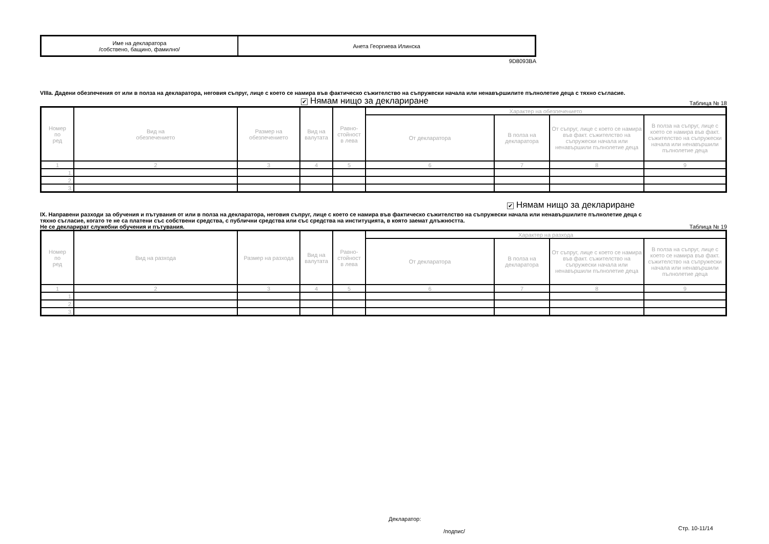| Име на декларатора /собствено, бащино, фамилно/ | Анета Георгиева Илинска |
9D8093BA
VIIIa. Дадени обезпечения от или в полза на декларатора, неговия съпруг, лице с което се намира във фактическо съжителство на съпружески начала или ненавършилите пълнолетие деца с тяхно съгласие.
✔ Нямам нищо за деклариране Таблица № 18
| Номер по ред | Вид на обезпечението | Размер на обезпечението | Вид на валутата | Равно- стойност в лева | Характер на обезпечението | | | |
| --- | --- | --- | --- | --- | --- | --- | --- | --- |
| | | | | | От декларатора | В полза на декларатора | От съпруг, лице с което се намира във факт. съжителство на съпружески начала или ненавършили пълнолетие деца | В полза на съпруг, лице с което се намира във факт. съжителство на съпружески начала или ненавършили пълнолетие деца |
| 1 | 2 | 3 | 4 | 5 | 6 | 7 | 8 | 9 |
| 1. | | | | | | | | |
| 2. | | | | | | | | |
| 3. | | | | | | | | |
✔ Нямам нищо за деклариране
IX. Направени разходи за обучения и пътувания от или в полза на декларатора, неговия съпруг, лице с което се намира във фактическо съжителство на съпружески начала или ненавършилите пълнолетие деца с тяхно съгласие, когато те не са платени със собствени средства, с публични средства или със средства на институцията, в която заемат длъжността.
Не се декларират служебни обучения и пътувания. Таблица № 19
| Номер по ред | Вид на разхода | Размер на разхода | Вид на валутата | Равно- стойност в лева | Характер на разхода | | | |
| --- | --- | --- | --- | --- | --- | --- | --- | --- |
| | | | | | От декларатора | В полза на декларатора | От съпруг, лице с което се намира във факт. съжителство на съпружески начала или ненавършили пълнолетие деца | В полза на съпруг, лице с което се намира във факт. съжителство на съпружески начала или ненавършили пълнолетие деца |
| 1 | 2 | 3 | 4 | 5 | 6 | 7 | 8 | 9 |
| 1. | | | | | | | | |
| 2. | | | | | | | | |
| 3. | | | | | | | | |
Декларатор:
/подпис/ Стр. 10-11/14